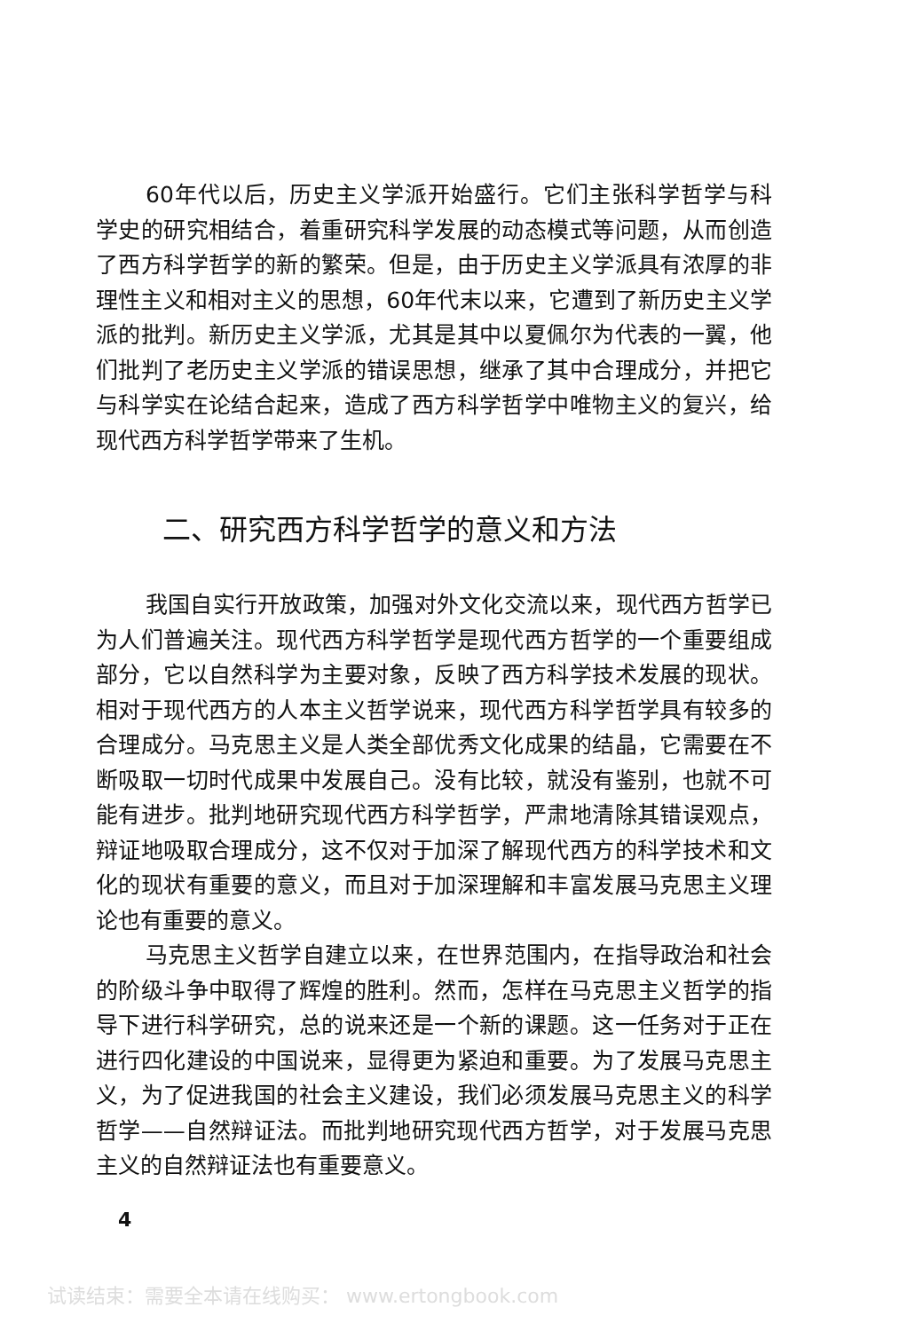60年代以后，历史主义学派开始盛行。它们主张科学哲学与科学史的研究相结合，着重研究科学发展的动态模式等问题，从而创造了西方科学哲学的新的繁荣。但是，由于历史主义学派具有浓厚的非理性主义和相对主义的思想，60年代末以来，它遭到了新历史主义学派的批判。新历史主义学派，尤其是其中以夏佩尔为代表的一翼，他们批判了老历史主义学派的错误思想，继承了其中合理成分，并把它与科学实在论结合起来，造成了西方科学哲学中唯物主义的复兴，给现代西方科学哲学带来了生机。
二、研究西方科学哲学的意义和方法
我国自实行开放政策，加强对外文化交流以来，现代西方哲学已为人们普遍关注。现代西方科学哲学是现代西方哲学的一个重要组成部分，它以自然科学为主要对象，反映了西方科学技术发展的现状。相对于现代西方的人本主义哲学说来，现代西方科学哲学具有较多的合理成分。马克思主义是人类全部优秀文化成果的结晶，它需要在不断吸取一切时代成果中发展自己。没有比较，就没有鉴别，也就不可能有进步。批判地研究现代西方科学哲学，严肃地清除其错误观点，辩证地吸取合理成分，这不仅对于加深了解现代西方的科学技术和文化的现状有重要的意义，而且对于加深理解和丰富发展马克思主义理论也有重要的意义。
马克思主义哲学自建立以来，在世界范围内，在指导政治和社会的阶级斗争中取得了辉煌的胜利。然而，怎样在马克思主义哲学的指导下进行科学研究，总的说来还是一个新的课题。这一任务对于正在进行四化建设的中国说来，显得更为紧迫和重要。为了发展马克思主义，为了促进我国的社会主义建设，我们必须发展马克思主义的科学哲学——自然辩证法。而批判地研究现代西方哲学，对于发展马克思主义的自然辩证法也有重要意义。
4
试读结束：需要全本请在线购买： www.ertongbook.com